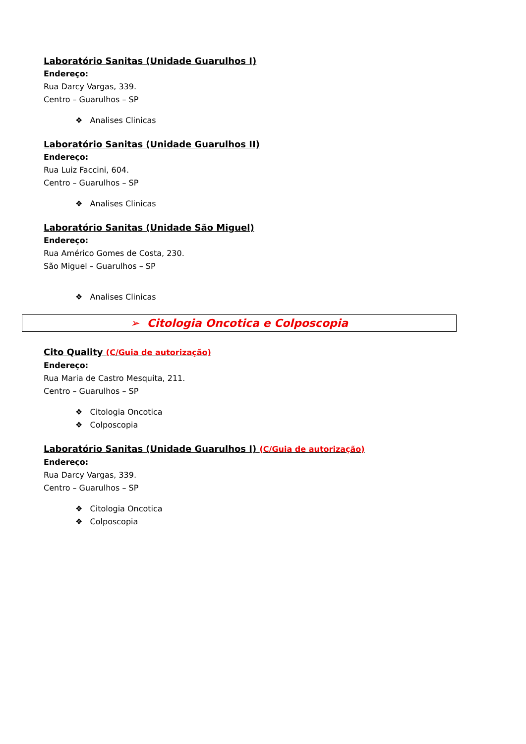Laboratório Sanitas (Unidade Guarulhos I)
Endereço:
Rua Darcy Vargas, 339.
Centro – Guarulhos – SP
❖ Analises Clinicas
Laboratório Sanitas (Unidade Guarulhos II)
Endereço:
Rua Luiz Faccini, 604.
Centro – Guarulhos – SP
❖ Analises Clinicas
Laboratório Sanitas (Unidade São Miguel)
Endereço:
Rua Américo Gomes de Costa, 230.
São Miguel – Guarulhos – SP
❖ Analises Clinicas
➢ Citologia Oncotica e Colposcopia
Cito Quality (C/Guia de autorização)
Endereço:
Rua Maria de Castro Mesquita, 211.
Centro – Guarulhos – SP
❖ Citologia Oncotica
❖ Colposcopia
Laboratório Sanitas (Unidade Guarulhos I) (C/Guia de autorização)
Endereço:
Rua Darcy Vargas, 339.
Centro – Guarulhos – SP
❖ Citologia Oncotica
❖ Colposcopia